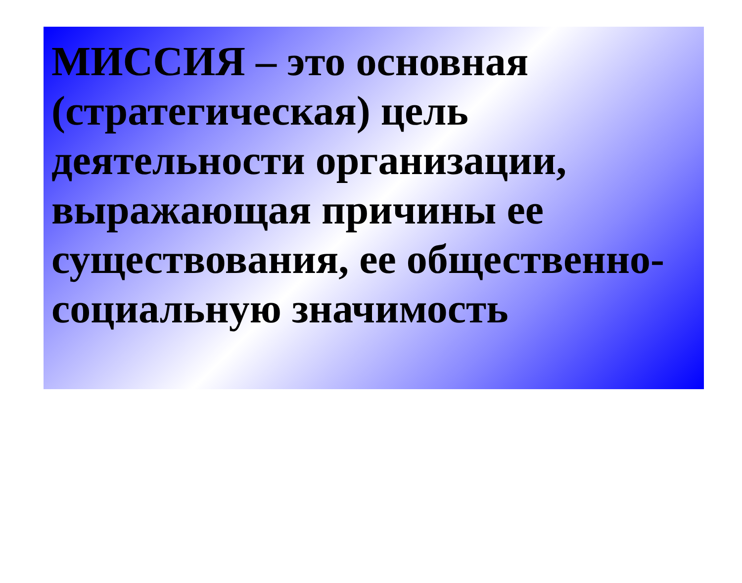МИССИЯ – это основная (стратегическая) цель деятельности организации, выражающая причины ее существования, ее общественно-социальную значимость